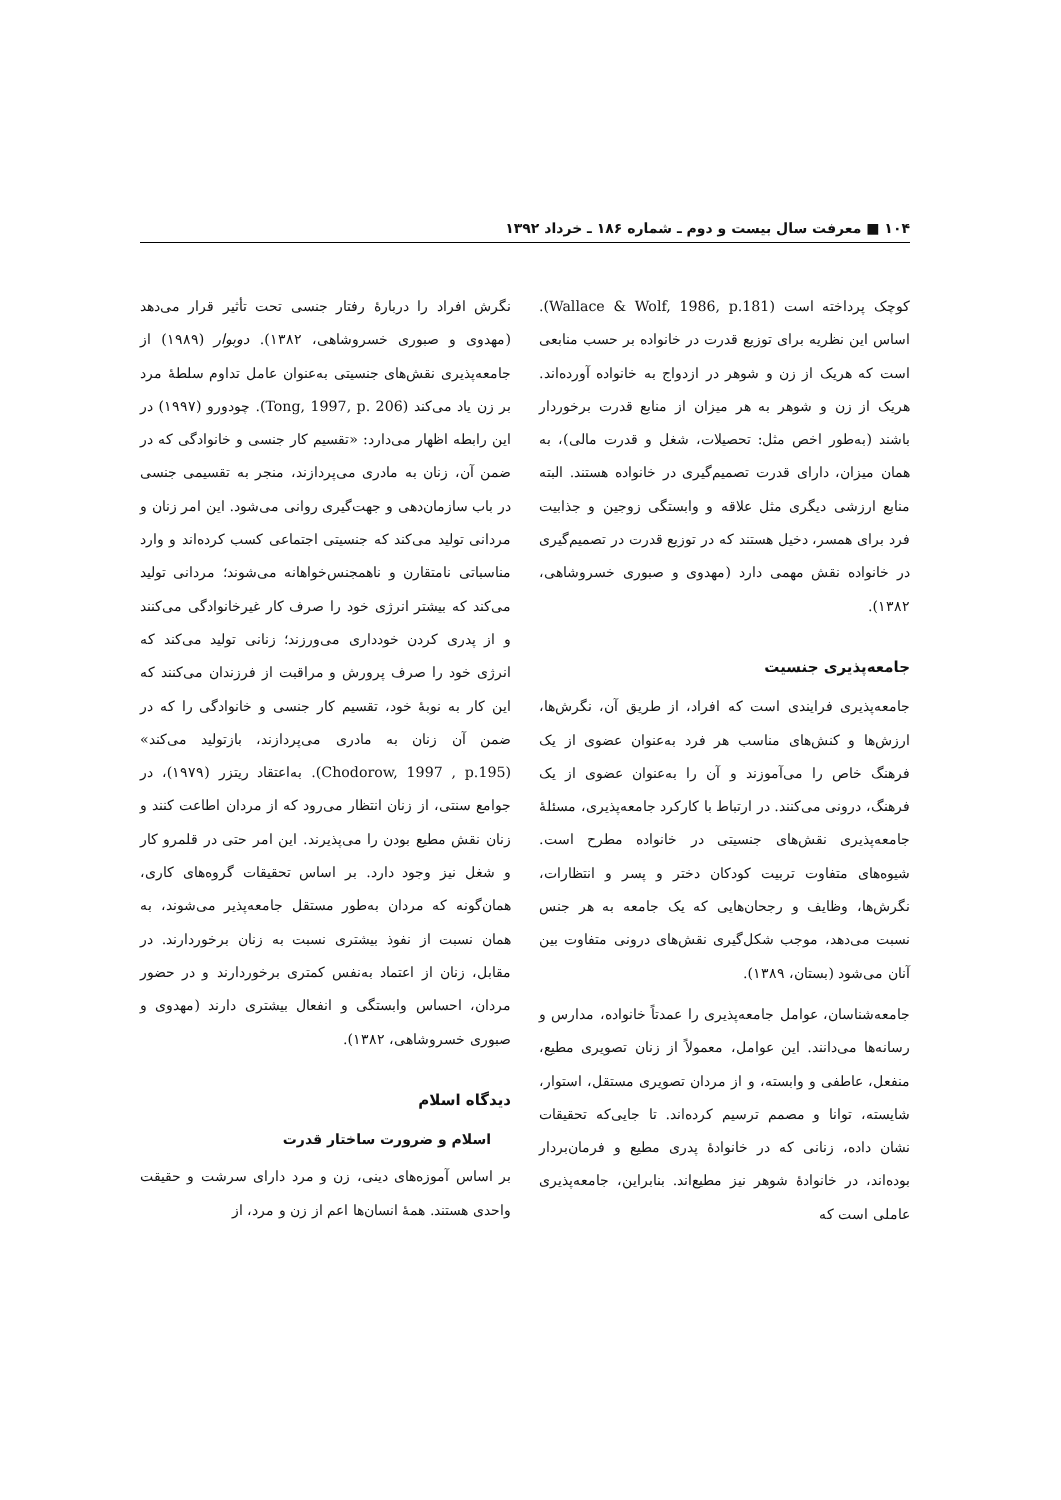۱۰۴ ■ معرفت سال بیست و دوم ـ شماره ۱۸۶ ـ خرداد ۱۳۹۲
کوچک پرداخته است (Wallace & Wolf, 1986, p.181). اساس این نظریه برای توزیع قدرت در خانواده بر حسب منابعی است که هریک از زن و شوهر در ازدواج به خانواده آورده‌اند. هریک از زن و شوهر به هر میزان از منابع قدرت برخوردار باشند (به‌طور اخص مثل: تحصیلات، شغل و قدرت مالی)، به همان میزان، دارای قدرت تصمیم‌گیری در خانواده هستند. البته منابع ارزشی دیگری مثل علاقه و وابستگی زوجین و جذابیت فرد برای همسر، دخیل هستند که در توزیع قدرت در تصمیم‌گیری در خانواده نقش مهمی دارد (مهدوی و صبوری خسروشاهی، ۱۳۸۲).
جامعه‌پذیری جنسیت
جامعه‌پذیری فرایندی است که افراد، از طریق آن، نگرش‌ها، ارزش‌ها و کنش‌های مناسب هر فرد به‌عنوان عضوی از یک فرهنگ خاص را می‌آموزند و آن را به‌عنوان عضوی از یک فرهنگ، درونی می‌کنند. در ارتباط با کارکرد جامعه‌پذیری، مسئلهٔ جامعه‌پذیری نقش‌های جنسیتی در خانواده مطرح است. شیوه‌های متفاوت تربیت کودکان دختر و پسر و انتظارات، نگرش‌ها، وظایف و رجحان‌هایی که یک جامعه به هر جنس نسبت می‌دهد، موجب شکل‌گیری نقش‌های درونی متفاوت بین آنان می‌شود (بستان، ۱۳۸۹).
جامعه‌شناسان، عوامل جامعه‌پذیری را عمدتاً خانواده، مدارس و رسانه‌ها می‌دانند. این عوامل، معمولاً از زنان تصویری مطیع، منفعل، عاطفی و وابسته، و از مردان تصویری مستقل، استوار، شایسته، توانا و مصمم ترسیم کرده‌اند. تا جایی‌که تحقیقات نشان داده، زنانی که در خانوادهٔ پدری مطیع و فرمان‌بردار بوده‌اند، در خانوادهٔ شوهر نیز مطیع‌اند. بنابراین، جامعه‌پذیری عاملی است که
نگرش افراد را دربارهٔ رفتار جنسی تحت تأثیر قرار می‌دهد (مهدوی و صبوری خسروشاهی، ۱۳۸۲). دوبوار (۱۹۸۹) از جامعه‌پذیری نقش‌های جنسیتی به‌عنوان عامل تداوم سلطهٔ مرد بر زن یاد می‌کند (Tong, 1997, p. 206). چودورو (۱۹۹۷) در این رابطه اظهار می‌دارد: «تقسیم کار جنسی و خانوادگی که در ضمن آن، زنان به مادری می‌پردازند، منجر به تقسیمی جنسی در باب سازمان‌دهی و جهت‌گیری روانی می‌شود. این امر زنان و مردانی تولید می‌کند که جنسیتی اجتماعی کسب کرده‌اند و وارد مناسباتی نامتقارن و ناهمجنس‌خواهانه می‌شوند؛ مردانی تولید می‌کند که بیشتر انرژی خود را صرف کار غیرخانوادگی می‌کنند و از پدری کردن خودداری می‌ورزند؛ زنانی تولید می‌کند که انرژی خود را صرف پرورش و مراقبت از فرزندان می‌کنند که این کار به نوبهٔ خود، تقسیم کار جنسی و خانوادگی را که در ضمن آن زنان به مادری می‌پردازند، بازتولید می‌کند» (Chodorow, 1997 , p.195). به‌اعتقاد ریتزر (۱۹۷۹)، در جوامع سنتی، از زنان انتظار می‌رود که از مردان اطاعت کنند و زنان نقش مطیع بودن را می‌پذیرند. این امر حتی در قلمرو کار و شغل نیز وجود دارد. بر اساس تحقیقات گروه‌های کاری، همان‌گونه که مردان به‌طور مستقل جامعه‌پذیر می‌شوند، به همان نسبت از نفوذ بیشتری نسبت به زنان برخوردارند. در مقابل، زنان از اعتماد به‌نفس کمتری برخوردارند و در حضور مردان، احساس وابستگی و انفعال بیشتری دارند (مهدوی و صبوری خسروشاهی، ۱۳۸۲).
دیدگاه اسلام
اسلام و ضرورت ساختار قدرت
بر اساس آموزه‌های دینی، زن و مرد دارای سرشت و حقیقت واحدی هستند. همهٔ انسان‌ها اعم از زن و مرد، از